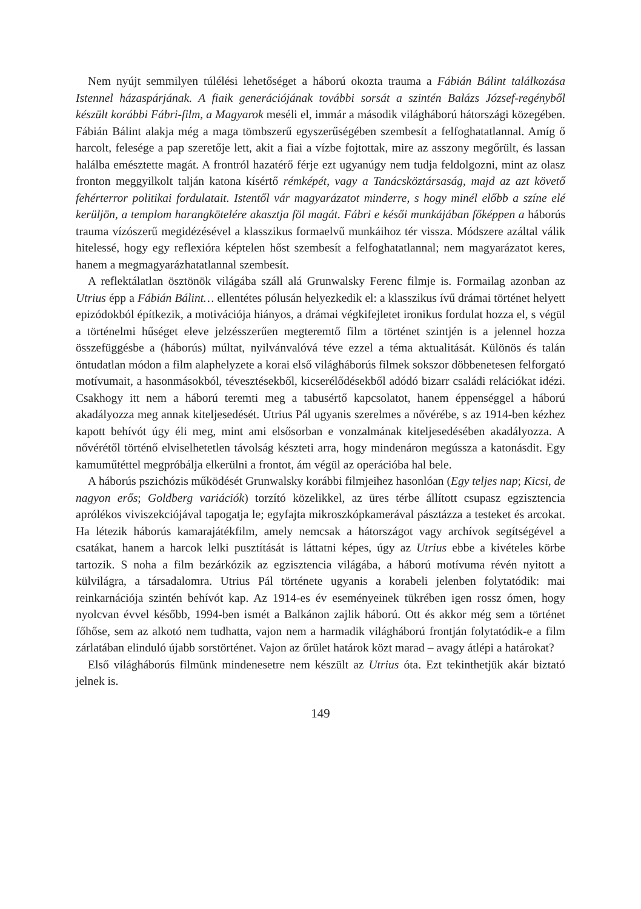Nem nyújt semmilyen túlélési lehetőséget a háború okozta trauma a Fábián Bálint találkozása Istennel házaspárjának. A fiaik generációjának további sorsát a szintén Balázs József-regényből készült korábbi Fábri-film, a Magyarok meséli el, immár a második világháború hátországi közegében. Fábián Bálint alakja még a maga tömbszerű egyszerűségében szembesít a felfoghatatlannal. Amíg ő harcolt, felesége a pap szeretője lett, akit a fiai a vízbe fojtottak, mire az asszony megőrült, és lassan halálba emésztette magát. A frontról hazatérő férje ezt ugyanúgy nem tudja feldolgozni, mint az olasz fronton meggyilkolt talján katona kísértő rémképét, vagy a Tanácsköztársaság, majd az azt követő fehérterror politikai fordulatait. Istentől vár magyarázatot minderre, s hogy minél előbb a színe elé kerüljön, a templom harangkötelére akasztja föl magát. Fábri e késői munkájában főképpen a háborús trauma vízószerű megidézésével a klasszikus formaelvű munkáihoz tér vissza. Módszere azáltal válik hitelessé, hogy egy reflexióra képtelen hőst szembesít a felfoghatatlannal; nem magyarázatot keres, hanem a megmagyarázhatatlannal szembesít.
A reflektálatlan ösztönök világába száll alá Grunwalsky Ferenc filmje is. Formailag azonban az Utrius épp a Fábián Bálint… ellentétes pólusán helyezkedik el: a klasszikus ívű drámai történet helyett epizódokból építkezik, a motivációja hiányos, a drámai végkifejletet ironikus fordulat hozza el, s végül a történelmi hűséget eleve jelzésszerűen megteremtő film a történet szintjén is a jelennel hozza összefüggésbe a (háborús) múltat, nyilvánvalóvá téve ezzel a téma aktualitását. Különös és talán öntudatlan módon a film alaphelyzete a korai első világháborús filmek sokszor döbbenetesen felforgató motívumait, a hasonmásokból, tévesztésekből, kicserélődésekből adódó bizarr családi relációkat idézi. Csakhogy itt nem a háború teremti meg a tabusértő kapcsolatot, hanem éppenséggel a háború akadályozza meg annak kiteljesedését. Utrius Pál ugyanis szerelmes a nővérébe, s az 1914-ben kézhez kapott behívót úgy éli meg, mint ami elsősorban e vonzalmának kiteljesedésében akadályozza. A nővérétől történő elviselhetetlen távolság készteti arra, hogy mindenáron megússza a katonásdit. Egy kamuműtéttel megpróbálja elkerülni a frontot, ám végül az operációba hal bele.
A háborús pszichózis működését Grunwalsky korábbi filmjeihez hasonlóan (Egy teljes nap; Kicsi, de nagyon erős; Goldberg variációk) torzító közelikkel, az üres térbe állított csupasz egzisztencia aprólékos viviszekciójával tapogatja le; egyfajta mikroszkópkamerával pásztázza a testeket és arcokat. Ha létezik háborús kamarajátékfilm, amely nemcsak a hátországot vagy archívok segítségével a csatákat, hanem a harcok lelki pusztítását is láttatni képes, úgy az Utrius ebbe a kivételes körbe tartozik. S noha a film bezárkózik az egzisztencia világába, a háború motívuma révén nyitott a külvilágra, a társadalomra. Utrius Pál története ugyanis a korabeli jelenben folytatódik: mai reinkarnációja szintén behívót kap. Az 1914-es év eseményeinek tükrében igen rossz ómen, hogy nyolcvan évvel később, 1994-ben ismét a Balkánon zajlik háború. Ott és akkor még sem a történet főhőse, sem az alkotó nem tudhatta, vajon nem a harmadik világháború frontján folytatódik-e a film zárlatában elinduló újabb sorstörténet. Vajon az őrület határok közt marad – avagy átlépi a határokat?
Első világháborús filmünk mindenesetre nem készült az Utrius óta. Ezt tekinthetjük akár biztató jelnek is.
149